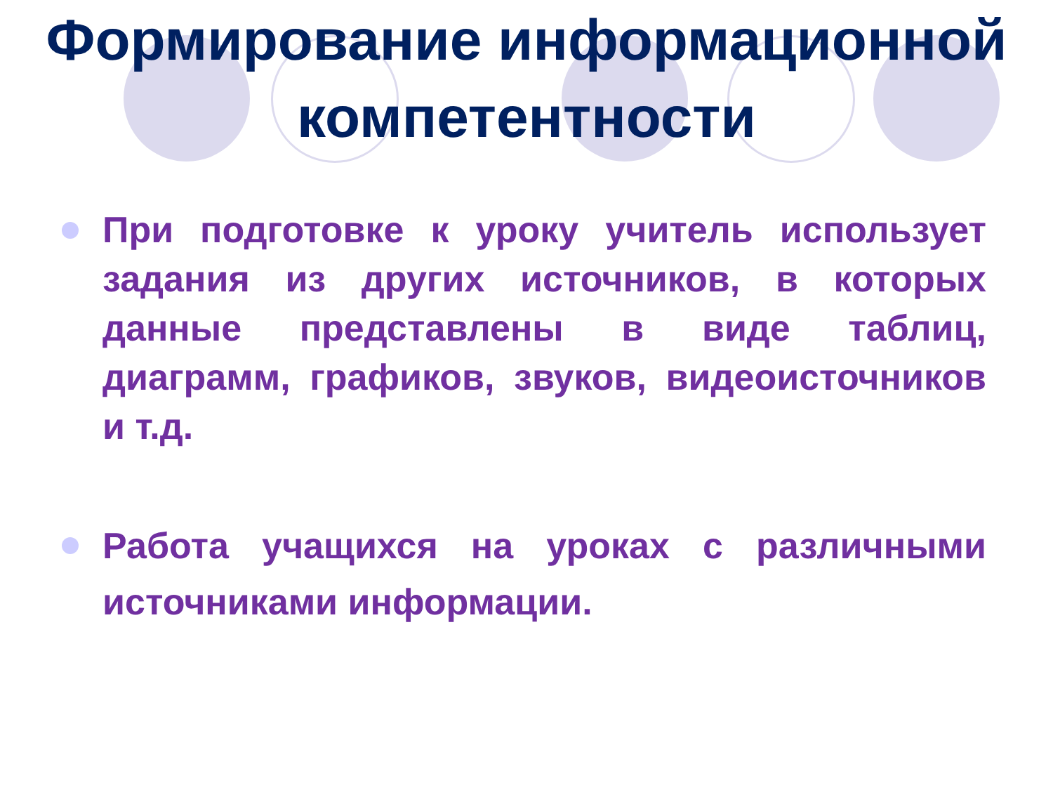Формирование информационной компетентности
При подготовке к уроку учитель использует задания из других источников, в которых данные представлены в виде таблиц, диаграмм, графиков, звуков, видеоисточников и т.д.
Работа учащихся на уроках с различными источниками информации.